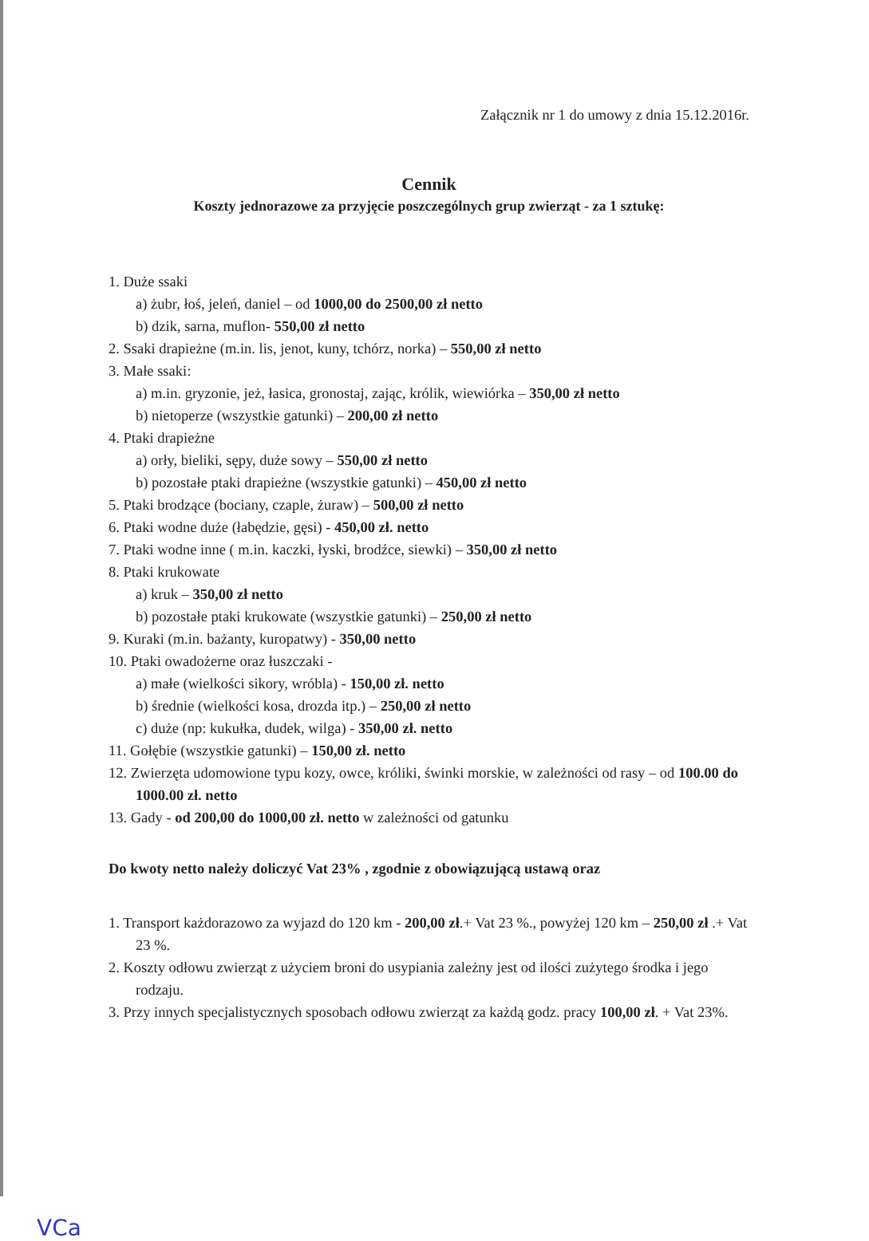Załącznik nr 1 do umowy z dnia 15.12.2016r.
Cennik
Koszty jednorazowe za przyjęcie poszczególnych grup zwierząt - za 1 sztukę:
1. Duże ssaki
a) żubr, łoś, jeleń, daniel – od 1000,00 do 2500,00 zł netto
b) dzik, sarna, muflon- 550,00 zł netto
2. Ssaki drapieżne (m.in. lis, jenot, kuny, tchórz, norka) – 550,00 zł netto
3. Małe ssaki:
a) m.in. gryzonie, jeż, łasica, gronostaj, zając, królik, wiewiórka – 350,00 zł netto
b) nietoperze (wszystkie gatunki) – 200,00 zł netto
4. Ptaki drapieżne
a) orły, bieliki, sępy, duże sowy – 550,00 zł netto
b) pozostałe ptaki drapieżne (wszystkie gatunki) – 450,00 zł netto
5. Ptaki brodzące (bociany, czaple, żuraw) – 500,00 zł netto
6. Ptaki wodne duże (łabędzie, gęsi) - 450,00 zł. netto
7. Ptaki wodne inne ( m.in. kaczki, łyski, brodźce, siewki) – 350,00 zł netto
8. Ptaki krukowate
a) kruk – 350,00 zł netto
b) pozostałe ptaki krukowate (wszystkie gatunki) – 250,00 zł netto
9. Kuraki (m.in. bażanty, kuropatwy) - 350,00 netto
10. Ptaki owadożerne oraz łuszczaki -
a) małe (wielkości sikory, wróbla) - 150,00 zł. netto
b) średnie (wielkości kosa, drozda itp.) – 250,00 zł netto
c) duże (np: kukułka, dudek, wilga) - 350,00 zł. netto
11. Gołębie (wszystkie gatunki) – 150,00 zł. netto
12. Zwierzęta udomowione typu kozy, owce, króliki, świnki morskie, w zależności od rasy – od 100.00 do 1000.00 zł. netto
13. Gady - od 200,00 do 1000,00 zł. netto w zależności od gatunku
Do kwoty netto należy doliczyć Vat 23% , zgodnie z obowiązującą ustawą oraz
1. Transport każdorazowo za wyjazd do 120 km - 200,00 zł.+ Vat 23 %., powyżej 120 km – 250,00 zł .+ Vat 23 %.
2. Koszty odłowu zwierząt z użyciem broni do usypiania zależny jest od ilości zużytego środka i jego rodzaju.
3. Przy innych specjalistycznych sposobach odłowu zwierząt za każdą godz. pracy 100,00 zł. + Vat 23%.
VCa